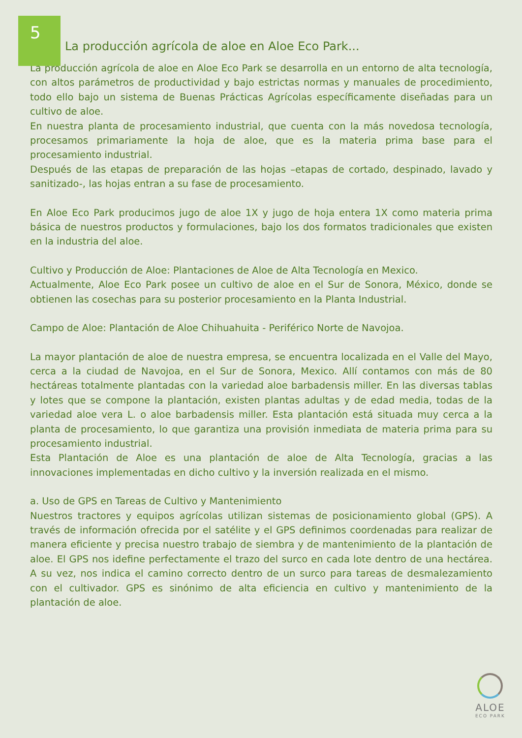5
La producción agrícola de aloe en Aloe Eco Park...
La producción agrícola de aloe en Aloe Eco Park se desarrolla en un entorno de alta tecnología, con altos parámetros de productividad y bajo estrictas normas y manuales de procedimiento, todo ello bajo un sistema de Buenas Prácticas Agrícolas específicamente diseñadas para un cultivo de aloe.
En nuestra planta de procesamiento industrial, que cuenta con la más novedosa tecnología, procesamos primariamente la hoja de aloe, que es la materia prima base para el procesamiento industrial.
Después de las etapas de preparación de las hojas –etapas de cortado, despinado, lavado y sanitizado-, las hojas entran a su fase de procesamiento.
En Aloe Eco Park producimos jugo de aloe 1X y jugo de hoja entera 1X como materia prima básica de nuestros productos y formulaciones, bajo los dos formatos tradicionales que existen en la industria del aloe.
Cultivo y Producción de Aloe: Plantaciones de Aloe de Alta Tecnología en Mexico.
Actualmente, Aloe Eco Park posee un cultivo de aloe en el Sur de Sonora, México, donde se obtienen las cosechas para su posterior procesamiento en la Planta Industrial.
Campo de Aloe: Plantación de Aloe Chihuahuita - Periférico Norte de Navojoa.
La mayor plantación de aloe de nuestra empresa, se encuentra localizada en el Valle del Mayo, cerca a la ciudad de Navojoa, en el Sur de Sonora, Mexico. Allí contamos con más de 80 hectáreas totalmente plantadas con la variedad aloe barbadensis miller. En las diversas tablas y lotes que se compone la plantación, existen plantas adultas y de edad media, todas de la variedad aloe vera L. o aloe barbadensis miller. Esta plantación está situada muy cerca a la planta de procesamiento, lo que garantiza una provisión inmediata de materia prima para su procesamiento industrial.
Esta Plantación de Aloe es una plantación de aloe de Alta Tecnología, gracias a las innovaciones implementadas en dicho cultivo y la inversión realizada en el mismo.
a. Uso de GPS en Tareas de Cultivo y Mantenimiento
Nuestros tractores y equipos agrícolas utilizan sistemas de posicionamiento global (GPS). A través de información ofrecida por el satélite y el GPS definimos coordenadas para realizar de manera eficiente y precisa nuestro trabajo de siembra y de mantenimiento de la plantación de aloe. El GPS nos idefine perfectamente el trazo del surco en cada lote dentro de una hectárea. A su vez, nos indica el camino correcto dentro de un surco para tareas de desmalezamiento con el cultivador. GPS es sinónimo de alta eficiencia en cultivo y mantenimiento de la plantación de aloe.
ALOE
ECO PARK